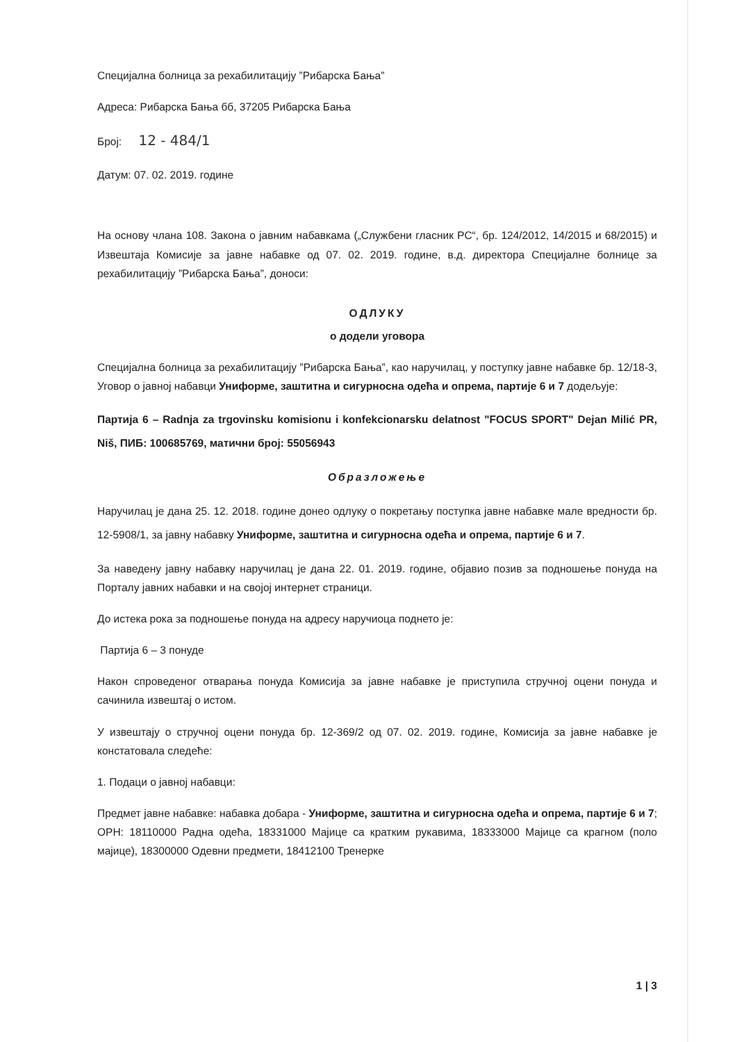Специјална болница за рехабилитацију ”Рибарска Бања”
Адреса: Рибарска Бања бб, 37205 Рибарска Бања
Број: 12 - 484/1
Датум: 07. 02. 2019. године
На основу члана 108. Закона о јавним набавкама („Службени гласник РС“, бр. 124/2012, 14/2015 и 68/2015) и Извештаја Комисије за јавне набавке од 07. 02. 2019. године, в.д. директора Специјалне болнице за рехабилитацију ”Рибарска Бања”, доноси:
ОДЛУКУ
о додели уговора
Специјална болница за рехабилитацију ”Рибарска Бања”, као наручилац, у поступку јавне набавке бр. 12/18-3, Уговор о јавној набавци Униформе, заштитна и сигурносна одећа и опрема, партије 6 и 7 додељује:
Партија 6 – Radnja za trgovinsku komisionu i konfekcionarsku delatnost "FOCUS SPORT" Dejan Milić PR, Niš, ПИБ: 100685769, матични број: 55056943
Образложење
Наручилац је дана 25. 12. 2018. године донео одлуку о покретању поступка јавне набавке мале вредности бр. 12-5908/1, за јавну набавку Униформе, заштитна и сигурносна одећа и опрема, партије 6 и 7.
За наведену јавну набавку наручилац је дана 22. 01. 2019. године, објавио позив за подношење понуда на Порталу јавних набавки и на својој интернет страници.
До истека рока за подношење понуда на адресу наручиоца поднето је:
Партија 6 – 3 понуде
Након спроведеног отварања понуда Комисија за јавне набавке је приступила стручној оцени понуда и сачинила извештај о истом.
У извештају о стручној оцени понуда бр. 12-369/2 од 07. 02. 2019. године, Комисија за јавне набавке је констатовала следеће:
1. Подаци о јавној набавци:
Предмет јавне набавке: набавка добара - Униформе, заштитна и сигурносна одећа и опрема, партије 6 и 7; ОРН: 18110000 Радна одећа, 18331000 Мајице са кратким рукавима, 18333000 Мајице са крагном (поло мајице), 18300000 Одевни предмети, 18412100 Тренерке
1 | 3